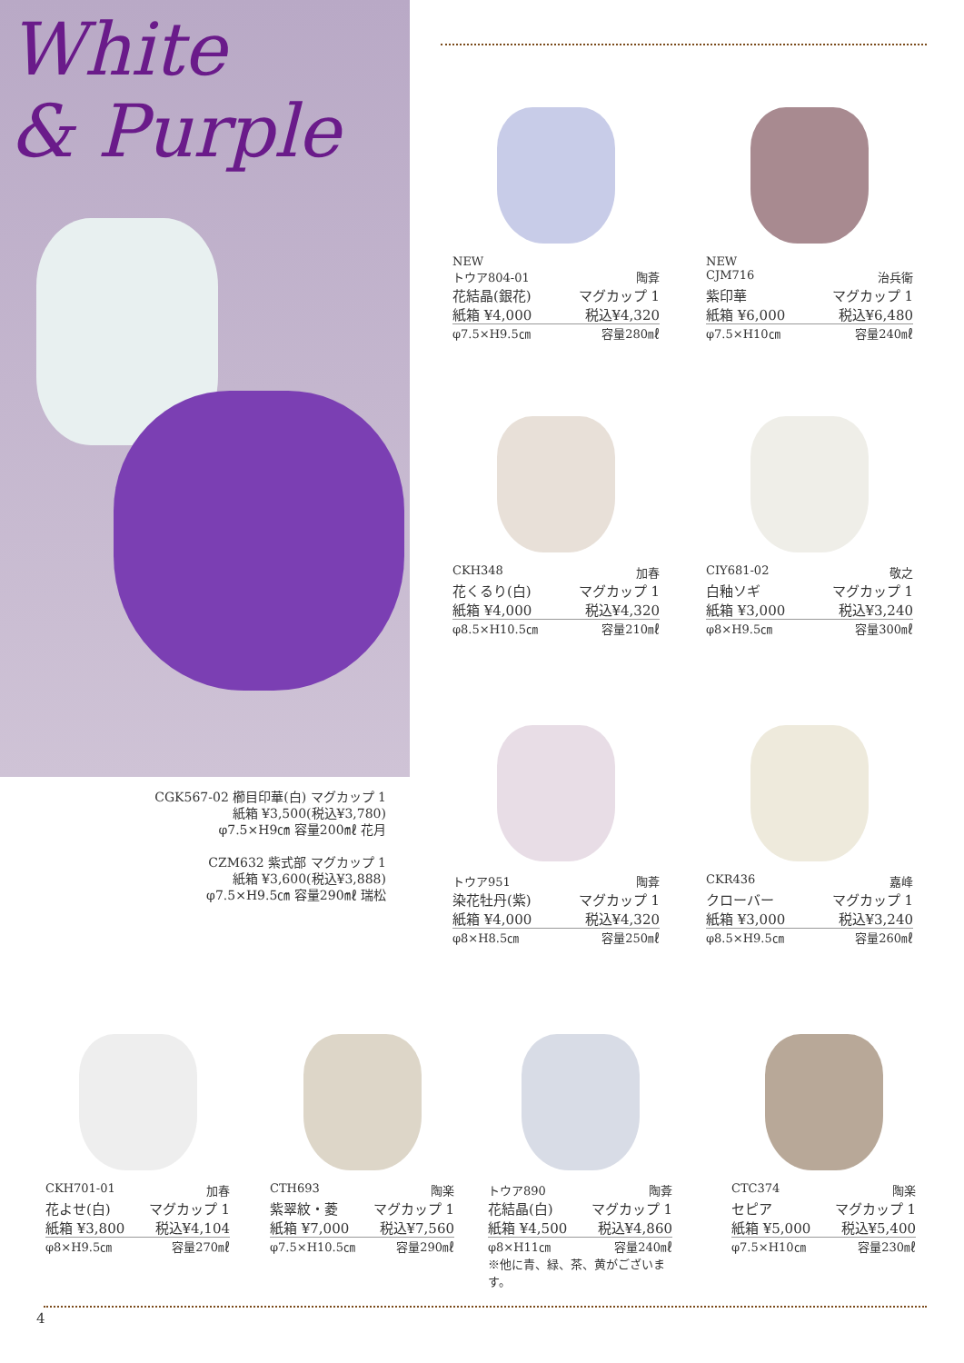White
& Purple
CGK567-02 櫛目印華(白) マグカップ 1
紙箱 ¥3,500(税込¥3,780)
φ7.5×H9㎝ 容量200㎖ 花月
CZM632 紫式部 マグカップ 1
紙箱 ¥3,600(税込¥3,888)
φ7.5×H9.5㎝ 容量290㎖ 瑞松
NEW
トウア804-01 陶葊
花結晶(銀花) マグカップ 1
紙箱 ¥4,000 税込¥4,320
φ7.5×H9.5㎝ 容量280㎖
NEW
CJM716 治兵衛
紫印華 マグカップ 1
紙箱 ¥6,000 税込¥6,480
φ7.5×H10㎝ 容量240㎖
CKH348 加春
花くるり(白) マグカップ 1
紙箱 ¥4,000 税込¥4,320
φ8.5×H10.5㎝ 容量210㎖
CIY681-02 敬之
白釉ソギ マグカップ 1
紙箱 ¥3,000 税込¥3,240
φ8×H9.5㎝ 容量300㎖
トウア951 陶葊
染花牡丹(紫) マグカップ 1
紙箱 ¥4,000 税込¥4,320
φ8×H8.5㎝ 容量250㎖
CKR436 嘉峰
クローバー マグカップ 1
紙箱 ¥3,000 税込¥3,240
φ8.5×H9.5㎝ 容量260㎖
CKH701-01 加春
花よせ(白) マグカップ 1
紙箱 ¥3,800 税込¥4,104
φ8×H9.5㎝ 容量270㎖
CTH693 陶楽
紫翠紋・菱 マグカップ 1
紙箱 ¥7,000 税込¥7,560
φ7.5×H10.5㎝ 容量290㎖
トウア890 陶葊
花結晶(白) マグカップ 1
紙箱 ¥4,500 税込¥4,860
φ8×H11㎝ 容量240㎖
※他に青、緑、茶、黄がございます。
CTC374 陶楽
セピア マグカップ 1
紙箱 ¥5,000 税込¥5,400
φ7.5×H10㎝ 容量230㎖
4